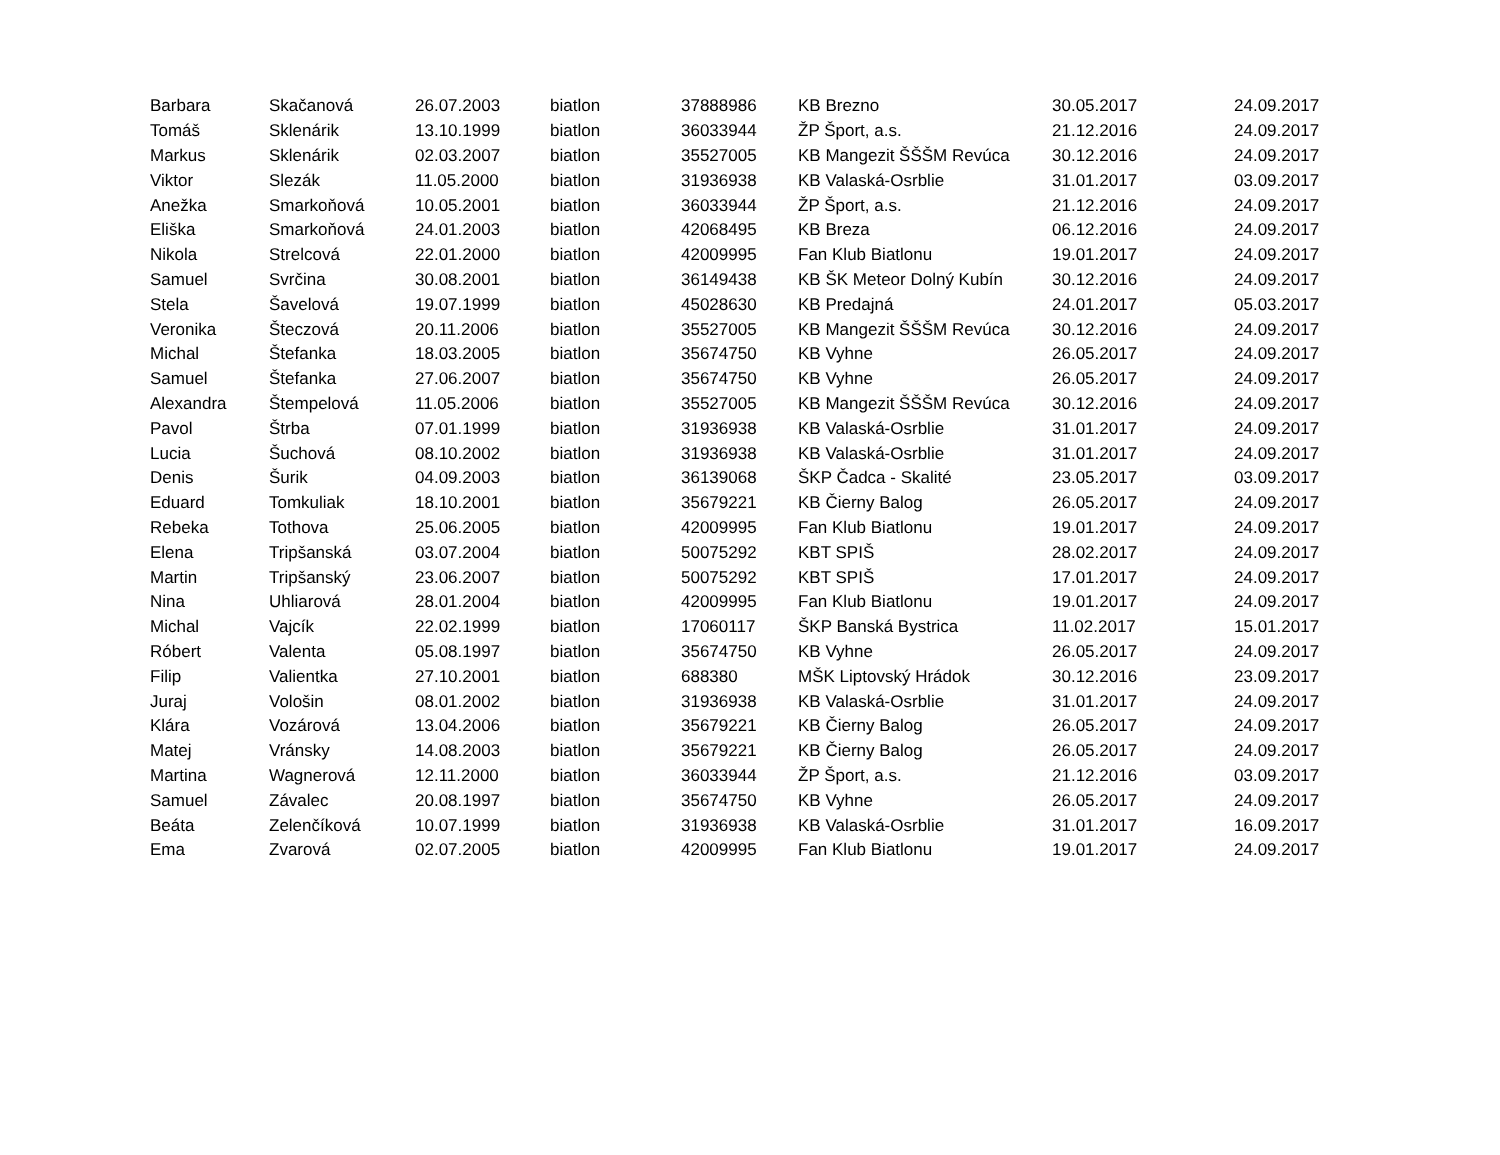| Barbara | Skačanová | 26.07.2003 | biatlon | 37888986 | KB Brezno | 30.05.2017 | 24.09.2017 |
| Tomáš | Sklenárik | 13.10.1999 | biatlon | 36033944 | ŽP Šport, a.s. | 21.12.2016 | 24.09.2017 |
| Markus | Sklenárik | 02.03.2007 | biatlon | 35527005 | KB Mangezit ŠŠŠM Revúca | 30.12.2016 | 24.09.2017 |
| Viktor | Slezák | 11.05.2000 | biatlon | 31936938 | KB Valaská-Osrblie | 31.01.2017 | 03.09.2017 |
| Anežka | Smarkoňová | 10.05.2001 | biatlon | 36033944 | ŽP Šport, a.s. | 21.12.2016 | 24.09.2017 |
| Eliška | Smarkoňová | 24.01.2003 | biatlon | 42068495 | KB Breza | 06.12.2016 | 24.09.2017 |
| Nikola | Strelcová | 22.01.2000 | biatlon | 42009995 | Fan Klub Biatlonu | 19.01.2017 | 24.09.2017 |
| Samuel | Svrčina | 30.08.2001 | biatlon | 36149438 | KB ŠK Meteor Dolný Kubín | 30.12.2016 | 24.09.2017 |
| Stela | Šavelová | 19.07.1999 | biatlon | 45028630 | KB Predajná | 24.01.2017 | 05.03.2017 |
| Veronika | Šteczová | 20.11.2006 | biatlon | 35527005 | KB Mangezit ŠŠŠM Revúca | 30.12.2016 | 24.09.2017 |
| Michal | Štefanka | 18.03.2005 | biatlon | 35674750 | KB Vyhne | 26.05.2017 | 24.09.2017 |
| Samuel | Štefanka | 27.06.2007 | biatlon | 35674750 | KB Vyhne | 26.05.2017 | 24.09.2017 |
| Alexandra | Štempelová | 11.05.2006 | biatlon | 35527005 | KB Mangezit ŠŠŠM Revúca | 30.12.2016 | 24.09.2017 |
| Pavol | Štrba | 07.01.1999 | biatlon | 31936938 | KB Valaská-Osrblie | 31.01.2017 | 24.09.2017 |
| Lucia | Šuchová | 08.10.2002 | biatlon | 31936938 | KB Valaská-Osrblie | 31.01.2017 | 24.09.2017 |
| Denis | Šurik | 04.09.2003 | biatlon | 36139068 | ŠKP Čadca - Skalité | 23.05.2017 | 03.09.2017 |
| Eduard | Tomkuliak | 18.10.2001 | biatlon | 35679221 | KB Čierny Balog | 26.05.2017 | 24.09.2017 |
| Rebeka | Tothova | 25.06.2005 | biatlon | 42009995 | Fan Klub Biatlonu | 19.01.2017 | 24.09.2017 |
| Elena | Tripšanská | 03.07.2004 | biatlon | 50075292 | KBT SPIŠ | 28.02.2017 | 24.09.2017 |
| Martin | Tripšanský | 23.06.2007 | biatlon | 50075292 | KBT SPIŠ | 17.01.2017 | 24.09.2017 |
| Nina | Uhliarová | 28.01.2004 | biatlon | 42009995 | Fan Klub Biatlonu | 19.01.2017 | 24.09.2017 |
| Michal | Vajcík | 22.02.1999 | biatlon | 17060117 | ŠKP Banská Bystrica | 11.02.2017 | 15.01.2017 |
| Róbert | Valenta | 05.08.1997 | biatlon | 35674750 | KB Vyhne | 26.05.2017 | 24.09.2017 |
| Filip | Valientka | 27.10.2001 | biatlon | 688380 | MŠK Liptovský Hrádok | 30.12.2016 | 23.09.2017 |
| Juraj | Vološin | 08.01.2002 | biatlon | 31936938 | KB Valaská-Osrblie | 31.01.2017 | 24.09.2017 |
| Klára | Vozárová | 13.04.2006 | biatlon | 35679221 | KB Čierny Balog | 26.05.2017 | 24.09.2017 |
| Matej | Vránsky | 14.08.2003 | biatlon | 35679221 | KB Čierny Balog | 26.05.2017 | 24.09.2017 |
| Martina | Wagnerová | 12.11.2000 | biatlon | 36033944 | ŽP Šport, a.s. | 21.12.2016 | 03.09.2017 |
| Samuel | Závalec | 20.08.1997 | biatlon | 35674750 | KB Vyhne | 26.05.2017 | 24.09.2017 |
| Beáta | Zelenčíková | 10.07.1999 | biatlon | 31936938 | KB Valaská-Osrblie | 31.01.2017 | 16.09.2017 |
| Ema | Zvarová | 02.07.2005 | biatlon | 42009995 | Fan Klub Biatlonu | 19.01.2017 | 24.09.2017 |